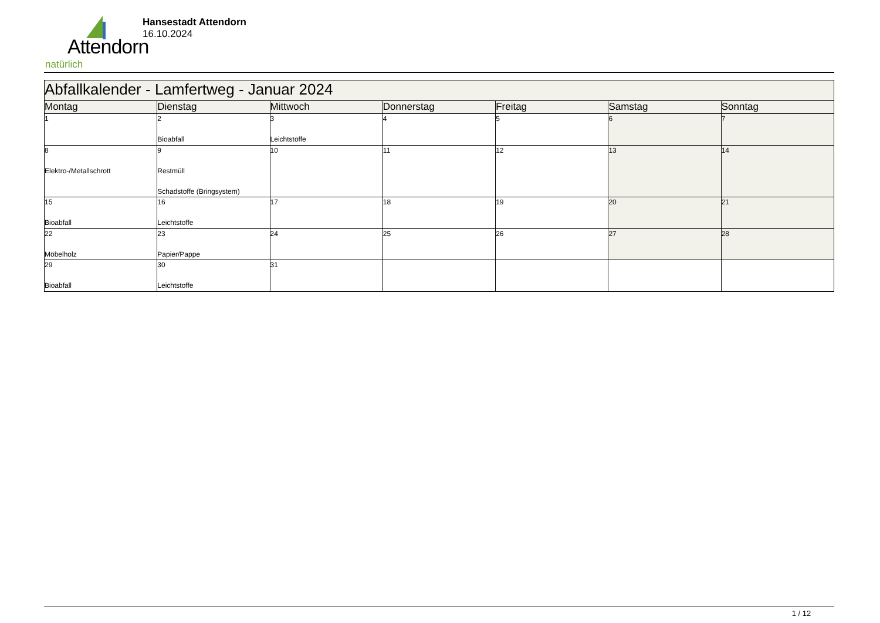Attendorn
natürlich
Hansestadt Attendorn
16.10.2024
| Abfallkalender - Lamfertweg - Januar 2024 | | | | | | |
| --- | --- | --- | --- | --- | --- | --- |
| Montag | Dienstag | Mittwoch | Donnerstag | Freitag | Samstag | Sonntag |
| 1 | 2 Bioabfall | 3 Leichtstoffe | 4 | 5 | 6 | 7 |
| 8 Elektro-/Metallschrott | 9 Restmüll Schadstoffe (Bringsystem) | 10 | 11 | 12 | 13 | 14 |
| 15 Bioabfall | 16 Leichtstoffe | 17 | 18 | 19 | 20 | 21 |
| 22 Möbelholz | 23 Papier/Pappe | 24 | 25 | 26 | 27 | 28 |
| 29 Bioabfall | 30 Leichtstoffe | 31 | | | | |
1 / 12